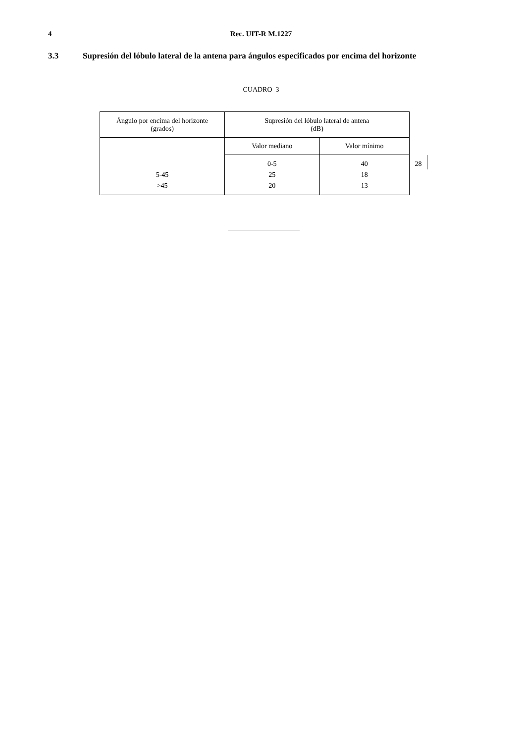4 Rec. UIT-R M.1227
3.3 Supresión del lóbulo lateral de la antena para ángulos especificados por encima del horizonte
CUADRO 3
| Ángulo por encima del horizonte (grados) | Supresión del lóbulo lateral de antena (dB) | | |
| | Valor mediano | Valor mínimo | |
| | 0-5 | 40 | 28 |
| 5-45 | 25 | 18 | |
| >45 | 20 | 13 | |